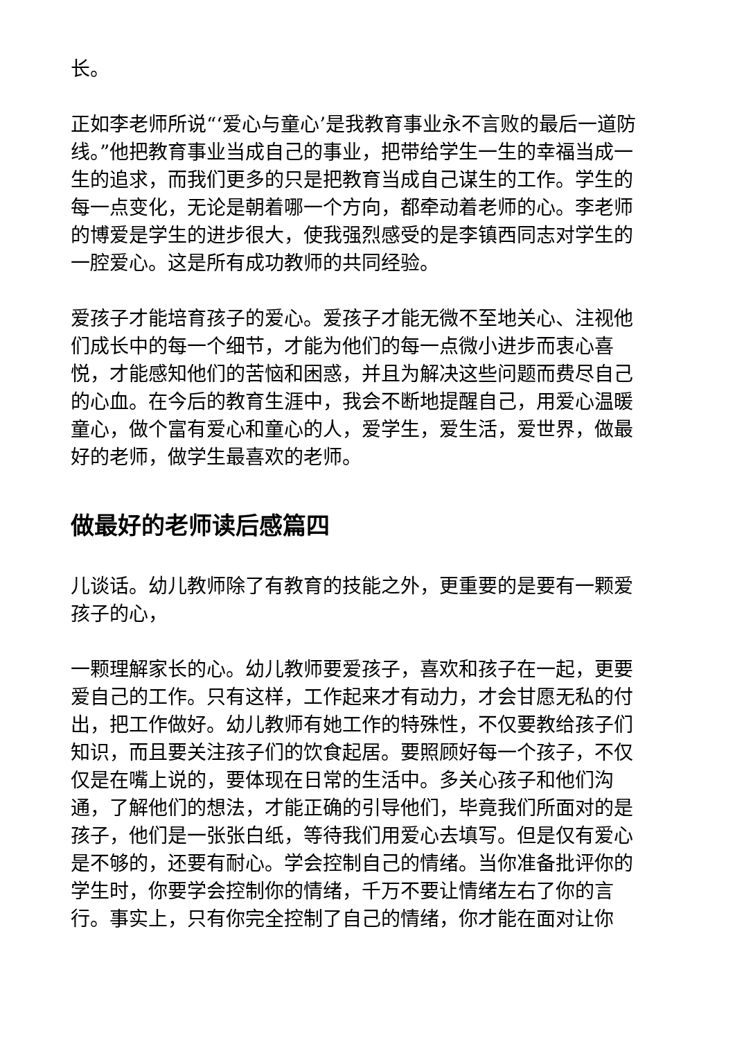长。
正如李老师所说“‘爱心与童心’是我教育事业永不言败的最后一道防线。”他把教育事业当成自己的事业，把带给学生一生的幸福当成一生的追求，而我们更多的只是把教育当成自己谋生的工作。学生的每一点变化，无论是朝着哪一个方向，都牵动着老师的心。李老师的博爱是学生的进步很大，使我强烈感受的是李镇西同志对学生的一腔爱心。这是所有成功教师的共同经验。
爱孩子才能培育孩子的爱心。爱孩子才能无微不至地关心、注视他们成长中的每一个细节，才能为他们的每一点微小进步而衷心喜悦，才能感知他们的苦恼和困惑，并且为解决这些问题而费尽自己的心血。在今后的教育生涯中，我会不断地提醒自己，用爱心温暖童心，做个富有爱心和童心的人，爱学生，爱生活，爱世界，做最好的老师，做学生最喜欢的老师。
做最好的老师读后感篇四
儿谈话。幼儿教师除了有教育的技能之外，更重要的是要有一颗爱孩子的心，
一颗理解家长的心。幼儿教师要爱孩子，喜欢和孩子在一起，更要爱自己的工作。只有这样，工作起来才有动力，才会甘愿无私的付出，把工作做好。幼儿教师有她工作的特殊性，不仅要教给孩子们知识，而且要关注孩子们的饮食起居。要照顾好每一个孩子，不仅仅是在嘴上说的，要体现在日常的生活中。多关心孩子和他们沟通，了解他们的想法，才能正确的引导他们，毕竟我们所面对的是孩子，他们是一张张白纸，等待我们用爱心去填写。但是仅有爱心是不够的，还要有耐心。学会控制自己的情绪。当你准备批评你的学生时，你要学会控制你的情绪，千万不要让情绪左右了你的言行。事实上，只有你完全控制了自己的情绪，你才能在面对让你